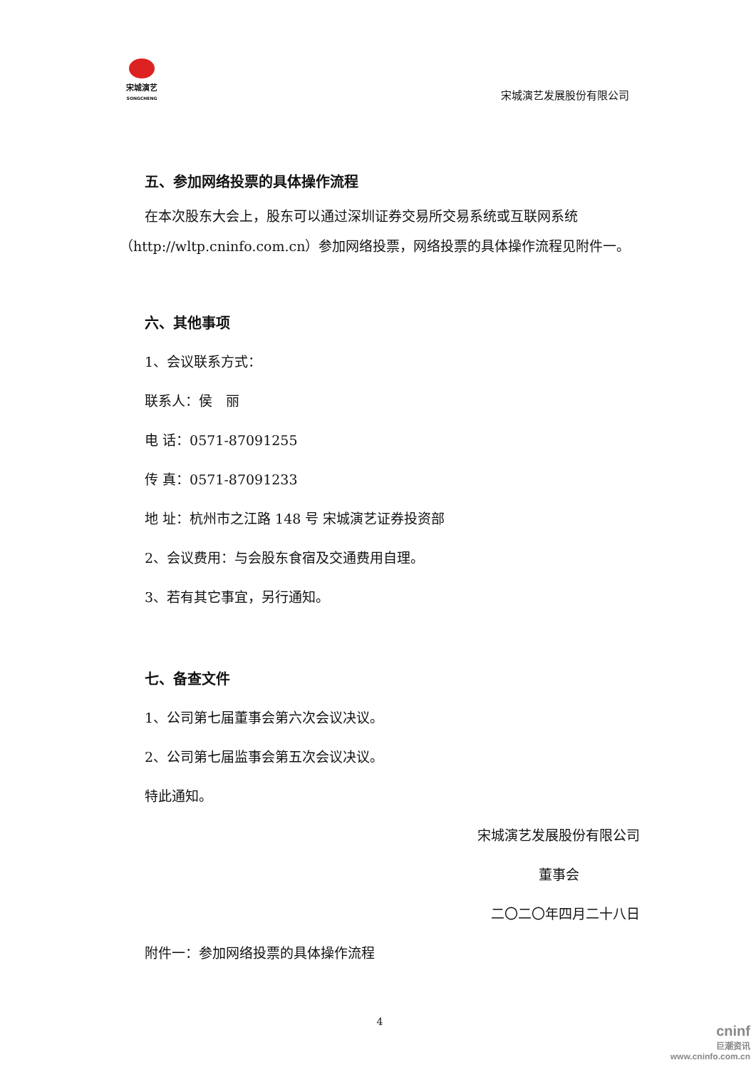宋城演艺
SONGCHENG
宋城演艺发展股份有限公司
五、参加网络投票的具体操作流程
在本次股东大会上，股东可以通过深圳证券交易所交易系统或互联网系统（http://wltp.cninfo.com.cn）参加网络投票，网络投票的具体操作流程见附件一。
六、其他事项
1、会议联系方式：
联系人：侯　丽
电 话：0571-87091255
传 真：0571-87091233
地 址：杭州市之江路 148 号 宋城演艺证券投资部
2、会议费用：与会股东食宿及交通费用自理。
3、若有其它事宜，另行通知。
七、备查文件
1、公司第七届董事会第六次会议决议。
2、公司第七届监事会第五次会议决议。
特此通知。
宋城演艺发展股份有限公司
董事会
二〇二〇年四月二十八日
附件一：参加网络投票的具体操作流程
4
cninf
巨潮资讯
www.cninfo.com.cn